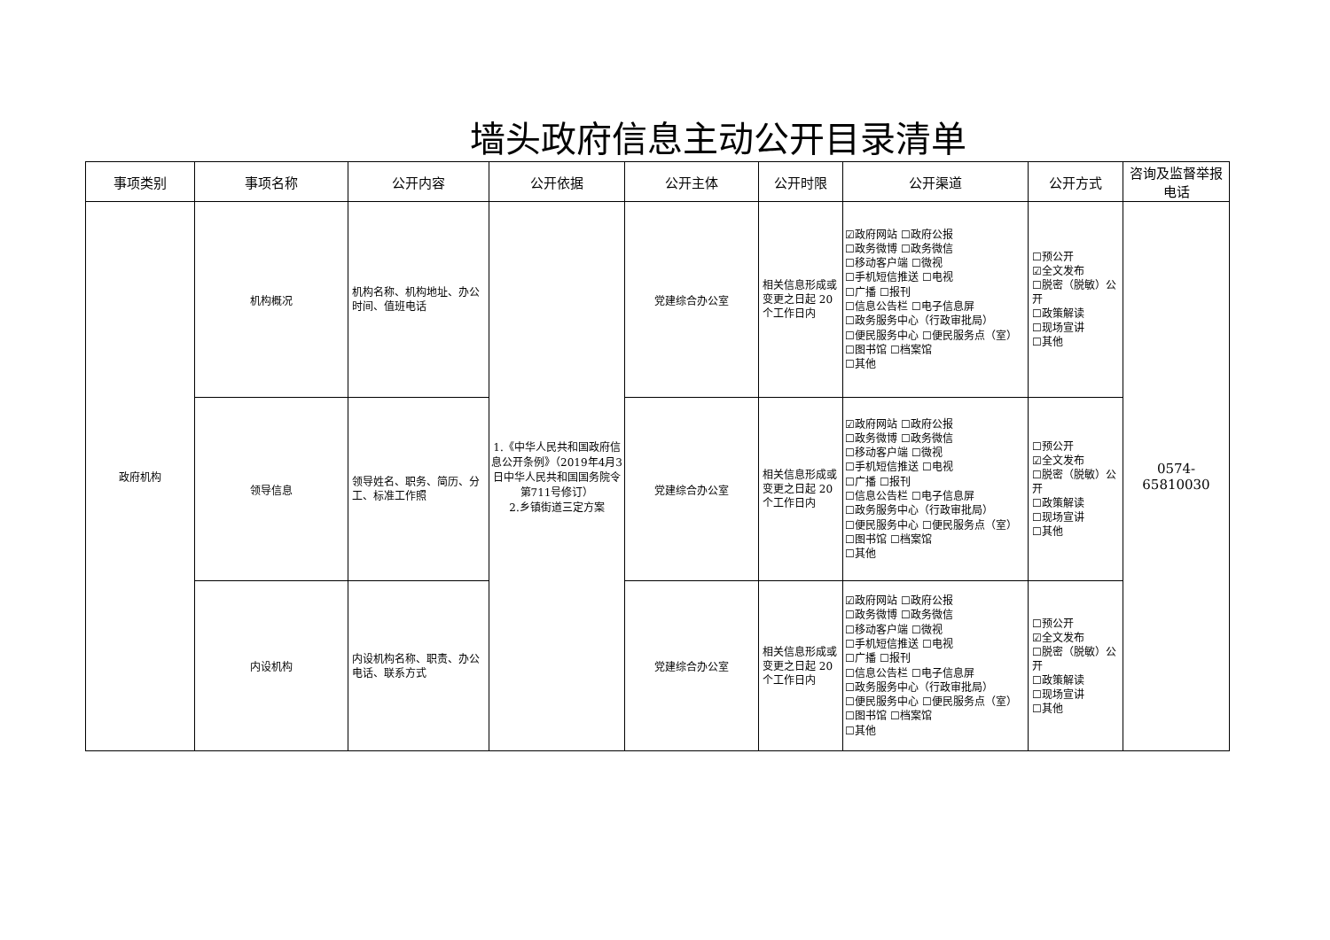墙头政府信息主动公开目录清单
| 事项类别 | 事项名称 | 公开内容 | 公开依据 | 公开主体 | 公开时限 | 公开渠道 | 公开方式 | 咨询及监督举报电话 |
| --- | --- | --- | --- | --- | --- | --- | --- | --- |
| 政府机构 | 机构概况 | 机构名称、机构地址、办公时间、值班电话 | 1.《中华人民共和国政府信息公开条例》（2019年4月3日中华人民共和国国务院令第711号修订） 2.乡镇街道三定方案 | 党建综合办公室 | 相关信息形成或变更之日起 20 个工作日内 | ☑政府网站 ☐政府公报 ☐政务微博 ☐政务微信 ☐移动客户端 ☐微视 ☐手机短信推送 ☐电视 ☐广播 ☐报刊 ☐信息公告栏 ☐电子信息屏 ☐政务服务中心（行政审批局） ☐便民服务中心 ☐便民服务点（室） ☐图书馆 ☐档案馆 ☐其他 | ☐预公开 ☑全文发布 ☐脱密（脱敏）公开 ☐政策解读 ☐现场宣讲 ☐其他 | 0574-65810030 |
| | 领导信息 | 领导姓名、职务、简历、分工、标准工作照 | | 党建综合办公室 | 相关信息形成或变更之日起 20 个工作日内 | ☑政府网站 ☐政府公报 ☐政务微博 ☐政务微信 ☐移动客户端 ☐微视 ☐手机短信推送 ☐电视 ☐广播 ☐报刊 ☐信息公告栏 ☐电子信息屏 ☐政务服务中心（行政审批局） ☐便民服务中心 ☐便民服务点（室） ☐图书馆 ☐档案馆 ☐其他 | ☐预公开 ☑全文发布 ☐脱密（脱敏）公开 ☐政策解读 ☐现场宣讲 ☐其他 | |
| | 内设机构 | 内设机构名称、职责、办公电话、联系方式 | | 党建综合办公室 | 相关信息形成或变更之日起 20 个工作日内 | ☑政府网站 ☐政府公报 ☐政务微博 ☐政务微信 ☐移动客户端 ☐微视 ☐手机短信推送 ☐电视 ☐广播 ☐报刊 ☐信息公告栏 ☐电子信息屏 ☐政务服务中心（行政审批局） ☐便民服务中心 ☐便民服务点（室） ☐图书馆 ☐档案馆 ☐其他 | ☐预公开 ☑全文发布 ☐脱密（脱敏）公开 ☐政策解读 ☐现场宣讲 ☐其他 | |